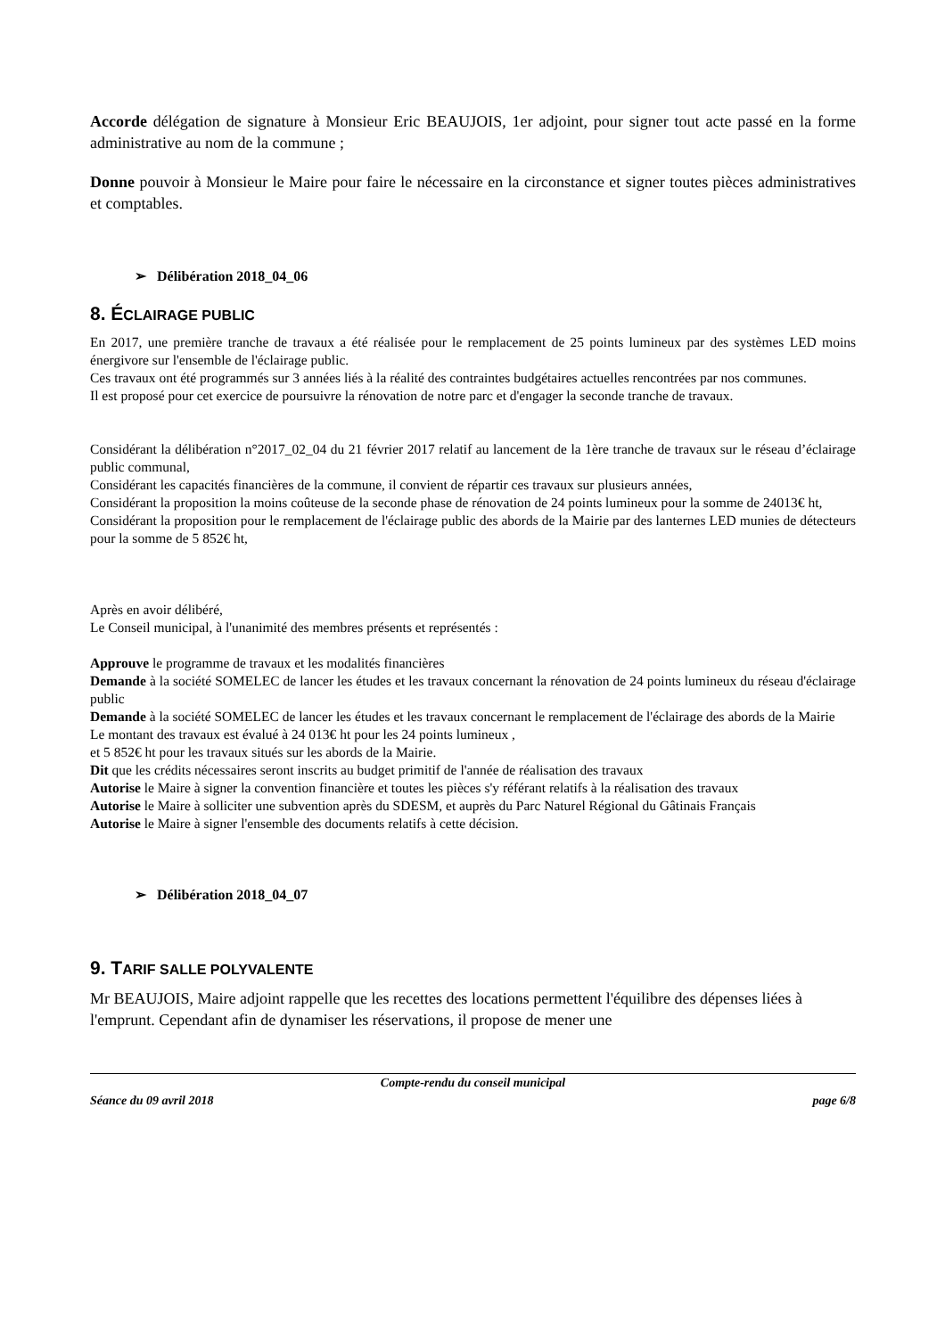Accorde délégation de signature à Monsieur Eric BEAUJOIS, 1er adjoint, pour signer tout acte passé en la forme administrative au nom de la commune ;
Donne pouvoir à Monsieur le Maire pour faire le nécessaire en la circonstance et signer toutes pièces administratives et comptables.
➢ Délibération 2018_04_06
8. ÉCLAIRAGE PUBLIC
En 2017, une première tranche de travaux a été réalisée pour le remplacement de 25 points lumineux par des systèmes LED moins énergivore sur l'ensemble de l'éclairage public.
Ces travaux ont été programmés sur 3 années liés à la réalité des contraintes budgétaires actuelles rencontrées par nos communes.
Il est proposé pour cet exercice de poursuivre la rénovation de notre parc et d'engager la seconde tranche de travaux.
Considérant la délibération n°2017_02_04 du 21 février 2017 relatif au lancement de la 1ère tranche de travaux sur le réseau d’éclairage public communal,
Considérant les capacités financières de la commune, il convient de répartir ces travaux sur plusieurs années,
Considérant la proposition la moins coûteuse de la seconde phase de rénovation de 24 points lumineux pour la somme de 24013€ ht,
Considérant la proposition pour le remplacement de l'éclairage public des abords de la Mairie par des lanternes LED munies de détecteurs pour la somme de 5 852€ ht,
Après en avoir délibéré,
Le Conseil municipal, à l'unanimité des membres présents et représentés :
Approuve le programme de travaux et les modalités financières
Demande à la société SOMELEC de lancer les études et les travaux concernant la rénovation de 24 points lumineux du réseau d'éclairage public
Demande à la société SOMELEC de lancer les études et les travaux concernant le remplacement de l'éclairage des abords de la Mairie
Le montant des travaux est évalué à 24 013€ ht pour les 24 points lumineux ,
et 5 852€ ht pour les travaux situés sur les abords de la Mairie.
Dit que les crédits nécessaires seront inscrits au budget primitif de l'année de réalisation des travaux
Autorise le Maire à signer la convention financière et toutes les pièces s'y référant relatifs à la réalisation des travaux
Autorise le Maire à solliciter une subvention après du SDESM, et auprès du Parc Naturel Régional du Gâtinais Français
Autorise le Maire à signer l'ensemble des documents relatifs à cette décision.
➢ Délibération 2018_04_07
9. TARIF SALLE POLYVALENTE
Mr BEAUJOIS, Maire adjoint rappelle que les recettes des locations permettent l'équilibre des dépenses liées à l'emprunt. Cependant afin de dynamiser les réservations, il propose de mener une
Compte-rendu du conseil municipal
Séance du 09 avril 2018 page 6/8